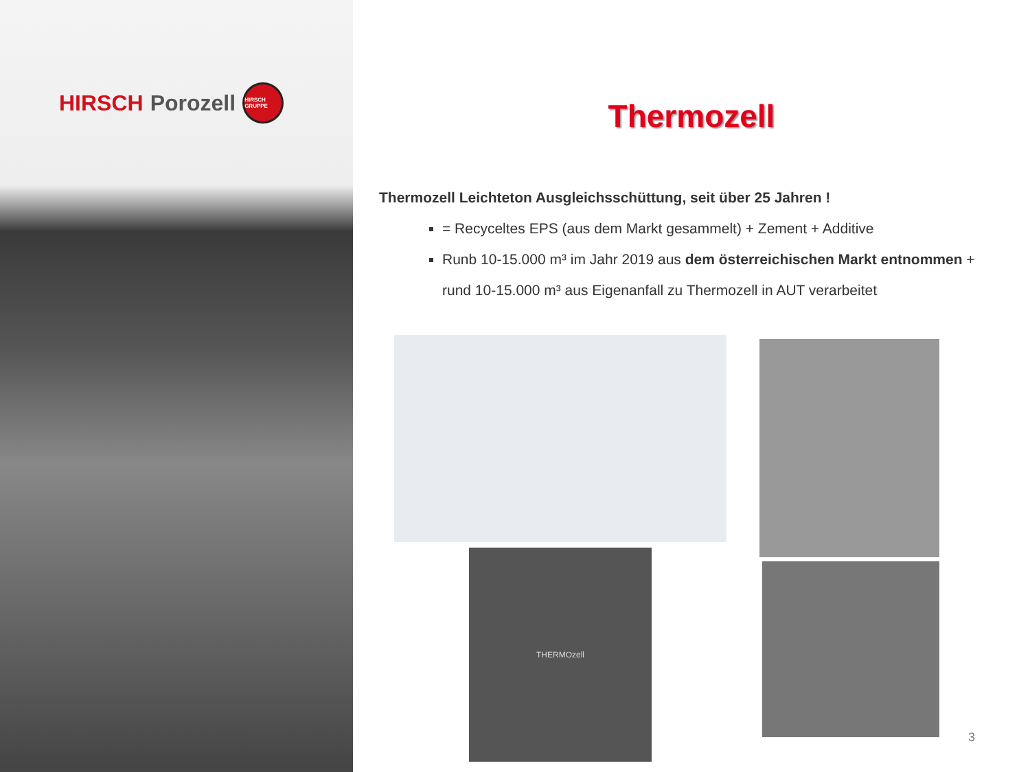HIRSCH Porozell
HIRSCH GRUPPE
Thermozell
Thermozell Leichteton Ausgleichsschüttung, seit über 25 Jahren !
= Recyceltes EPS (aus dem Markt gesammelt) + Zement + Additive
Runb 10-15.000 m³ im Jahr 2019 aus dem österreichischen Markt entnommen + rund 10-15.000 m³ aus Eigenanfall zu Thermozell in AUT verarbeitet
THERMOzell
3